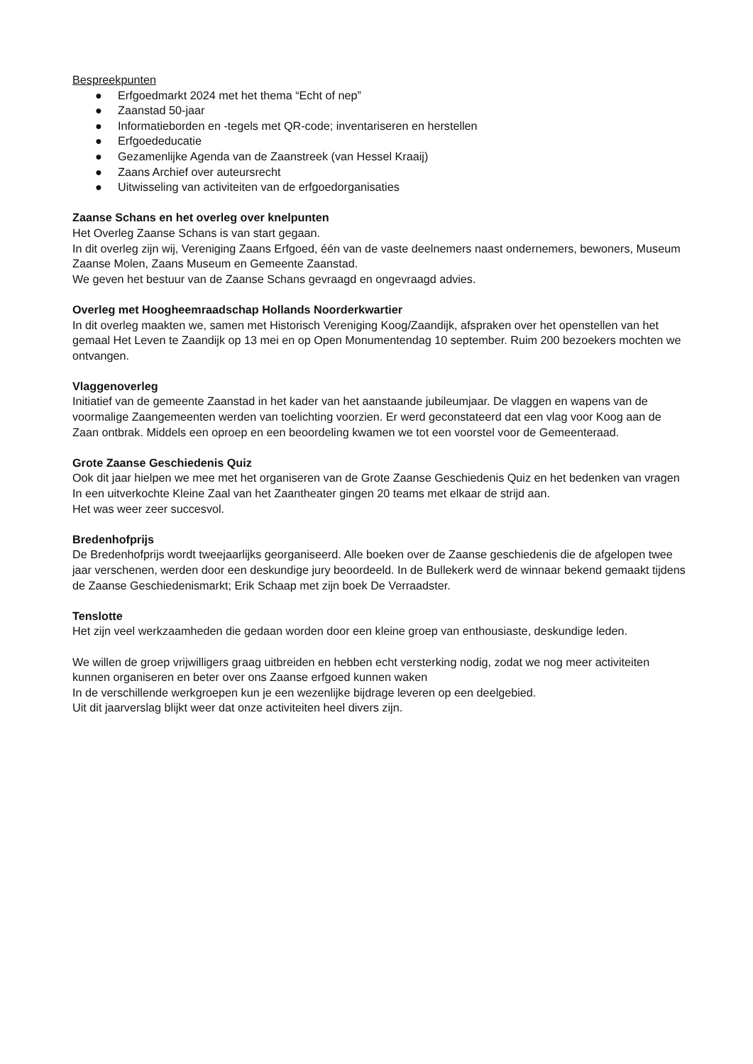Bespreekpunten
● Erfgoedmarkt 2024 met het thema “Echt of nep”
● Zaanstad 50-jaar
● Informatieborden en -tegels met QR-code; inventariseren en herstellen
● Erfgoededucatie
● Gezamenlijke Agenda van de Zaanstreek (van Hessel Kraaij)
● Zaans Archief over auteursrecht
● Uitwisseling van activiteiten van de erfgoedorganisaties
Zaanse Schans en het overleg over knelpunten
Het Overleg Zaanse Schans is van start gegaan.
In dit overleg zijn wij, Vereniging Zaans Erfgoed, één van de vaste deelnemers naast ondernemers, bewoners, Museum Zaanse Molen, Zaans Museum en Gemeente Zaanstad.
We geven het bestuur van de Zaanse Schans gevraagd en ongevraagd advies.
Overleg met Hoogheemraadschap Hollands Noorderkwartier
In dit overleg maakten we, samen met Historisch Vereniging Koog/Zaandijk, afspraken over het openstellen van het gemaal Het Leven te Zaandijk op 13 mei en op Open Monumentendag 10 september. Ruim 200 bezoekers mochten we ontvangen.
Vlaggenoverleg
Initiatief van de gemeente Zaanstad in het kader van het aanstaande jubileumjaar. De vlaggen en wapens van de voormalige Zaangemeenten werden van toelichting voorzien. Er werd geconstateerd dat een vlag voor Koog aan de Zaan ontbrak. Middels een oproep en een beoordeling kwamen we tot een voorstel voor de Gemeenteraad.
Grote Zaanse Geschiedenis Quiz
Ook dit jaar hielpen we mee met het organiseren van de Grote Zaanse Geschiedenis Quiz en het bedenken van vragen
In een uitverkochte Kleine Zaal van het Zaantheater gingen 20 teams met elkaar de strijd aan.
Het was weer zeer succesvol.
Bredenhofprijs
De Bredenhofprijs wordt tweejaarlijks georganiseerd. Alle boeken over de Zaanse geschiedenis die de afgelopen twee jaar verschenen, werden door een deskundige jury beoordeeld. In de Bullekerk werd de winnaar bekend gemaakt tijdens de Zaanse Geschiedenismarkt; Erik Schaap met zijn boek De Verraadster.
Tenslotte
Het zijn veel werkzaamheden die gedaan worden door een kleine groep van enthousiaste, deskundige leden.
We willen de groep vrijwilligers graag uitbreiden en hebben echt versterking nodig, zodat we nog meer activiteiten kunnen organiseren en beter over ons Zaanse erfgoed kunnen waken
In de verschillende werkgroepen kun je een wezenlijke bijdrage leveren op een deelgebied.
Uit dit jaarverslag blijkt weer dat onze activiteiten heel divers zijn.